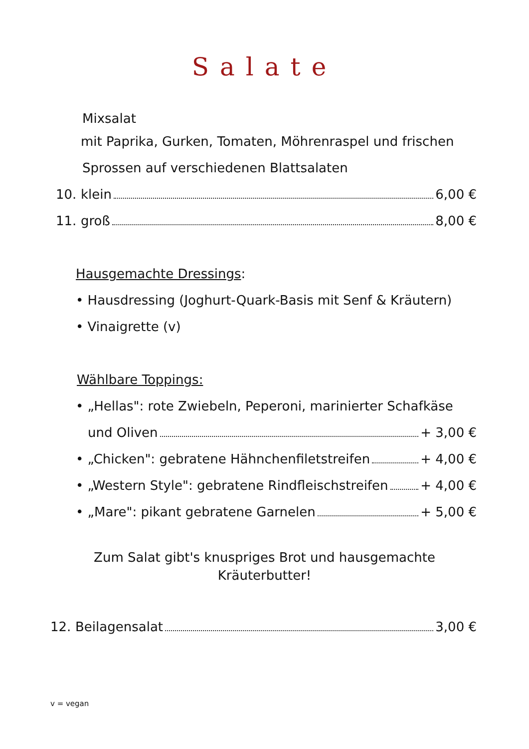Salate
Mixsalat
mit Paprika, Gurken, Tomaten, Möhrenraspel und frischen
Sprossen auf verschiedenen Blattsalaten
10. klein 6,00 €
11. groß 8,00 €
Hausgemachte Dressings:
• Hausdressing (Joghurt-Quark-Basis mit Senf & Kräutern)
• Vinaigrette (v)
Wählbare Toppings:
• „Hellas": rote Zwiebeln, Peperoni, marinierter Schafkäse
und Oliven + 3,00 €
• „Chicken": gebratene Hähnchenfiletstreifen + 4,00 €
• „Western Style": gebratene Rindfleischstreifen + 4,00 €
• „Mare": pikant gebratene Garnelen + 5,00 €
Zum Salat gibt's knuspriges Brot und hausgemachte
Kräuterbutter!
12. Beilagensalat 3,00 €
v = vegan